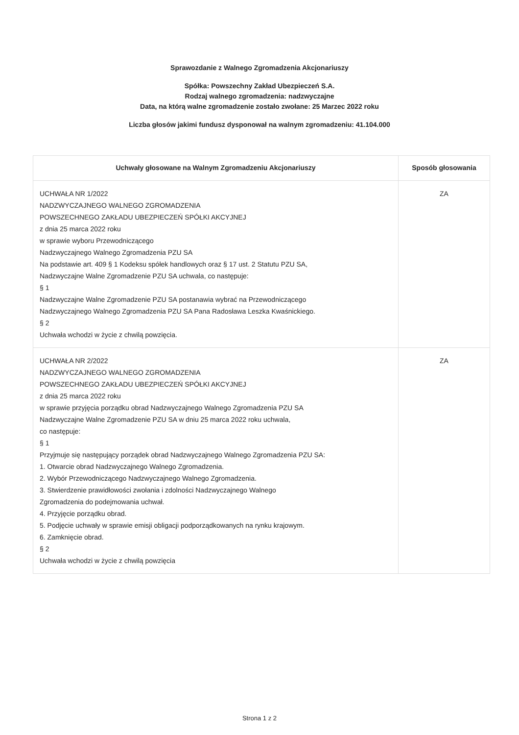Sprawozdanie z Walnego Zgromadzenia Akcjonariuszy
Spółka: Powszechny Zakład Ubezpieczeń S.A.
Rodzaj walnego zgromadzenia: nadzwyczajne
Data, na którą walne zgromadzenie zostało zwołane: 25 Marzec 2022 roku
Liczba głosów jakimi fundusz dysponował na walnym zgromadzeniu: 41.104.000
| Uchwały głosowane na Walnym Zgromadzeniu Akcjonariuszy | Sposób głosowania |
| --- | --- |
| UCHWAŁA NR 1/2022 NADZWYCZAJNEGO WALNEGO ZGROMADZENIA POWSZECHNEGO ZAKŁADU UBEZPIECZEŃ SPÓŁKI AKCYJNEJ z dnia 25 marca 2022 roku w sprawie wyboru Przewodniczącego Nadzwyczajnego Walnego Zgromadzenia PZU SA Na podstawie art. 409 § 1 Kodeksu spółek handlowych oraz § 17 ust. 2 Statutu PZU SA, Nadzwyczajne Walne Zgromadzenie PZU SA uchwala, co następuje: § 1 Nadzwyczajne Walne Zgromadzenie PZU SA postanawia wybrać na Przewodniczącego Nadzwyczajnego Walnego Zgromadzenia PZU SA Pana Radosława Leszka Kwaśnickiego. § 2 Uchwała wchodzi w życie z chwilą powzięcia. | ZA |
| UCHWAŁA NR 2/2022 NADZWYCZAJNEGO WALNEGO ZGROMADZENIA POWSZECHNEGO ZAKŁADU UBEZPIECZEŃ SPÓŁKI AKCYJNEJ z dnia 25 marca 2022 roku w sprawie przyjęcia porządku obrad Nadzwyczajnego Walnego Zgromadzenia PZU SA Nadzwyczajne Walne Zgromadzenie PZU SA w dniu 25 marca 2022 roku uchwala, co następuje: § 1 Przyjmuje się następujący porządek obrad Nadzwyczajnego Walnego Zgromadzenia PZU SA: 1. Otwarcie obrad Nadzwyczajnego Walnego Zgromadzenia. 2. Wybór Przewodniczącego Nadzwyczajnego Walnego Zgromadzenia. 3. Stwierdzenie prawidłowości zwołania i zdolności Nadzwyczajnego Walnego Zgromadzenia do podejmowania uchwał. 4. Przyjęcie porządku obrad. 5. Podjęcie uchwały w sprawie emisji obligacji podporządkowanych na rynku krajowym. 6. Zamknięcie obrad. § 2 Uchwała wchodzi w życie z chwilą powzięcia | ZA |
Strona 1 z 2